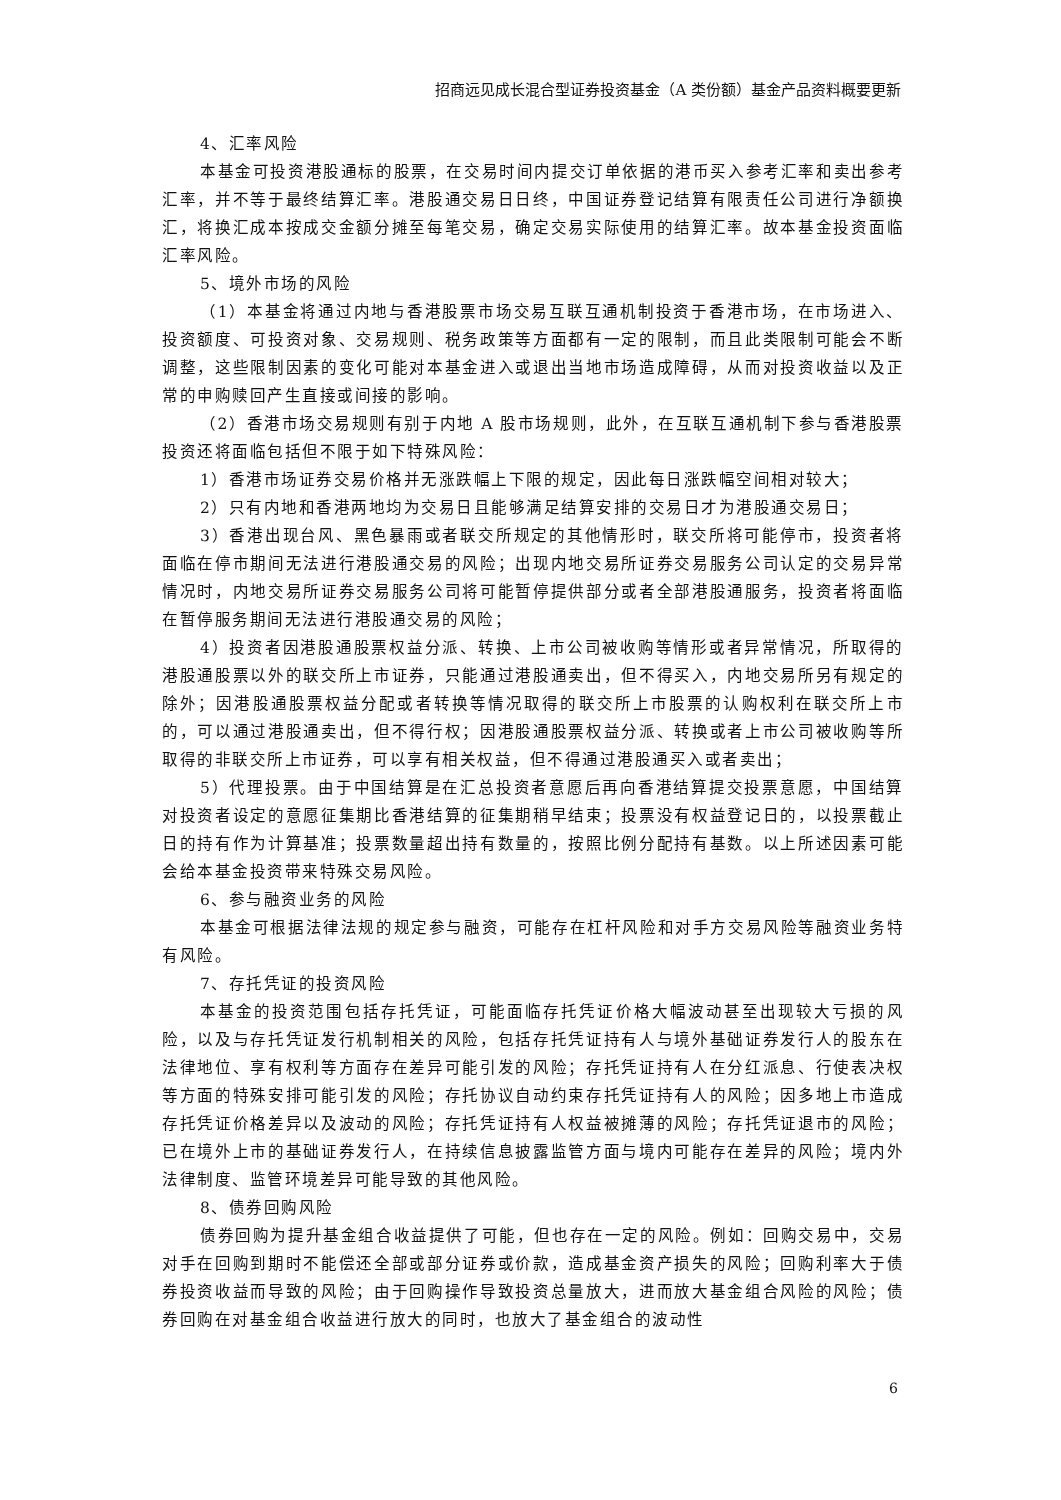招商远见成长混合型证券投资基金（A 类份额）基金产品资料概要更新
4、汇率风险
本基金可投资港股通标的股票，在交易时间内提交订单依据的港币买入参考汇率和卖出参考汇率，并不等于最终结算汇率。港股通交易日日终，中国证券登记结算有限责任公司进行净额换汇，将换汇成本按成交金额分摊至每笔交易，确定交易实际使用的结算汇率。故本基金投资面临汇率风险。
5、境外市场的风险
（1）本基金将通过内地与香港股票市场交易互联互通机制投资于香港市场，在市场进入、投资额度、可投资对象、交易规则、税务政策等方面都有一定的限制，而且此类限制可能会不断调整，这些限制因素的变化可能对本基金进入或退出当地市场造成障碍，从而对投资收益以及正常的申购赎回产生直接或间接的影响。
（2）香港市场交易规则有别于内地 A 股市场规则，此外，在互联互通机制下参与香港股票投资还将面临包括但不限于如下特殊风险：
1）香港市场证券交易价格并无涨跌幅上下限的规定，因此每日涨跌幅空间相对较大；
2）只有内地和香港两地均为交易日且能够满足结算安排的交易日才为港股通交易日；
3）香港出现台风、黑色暴雨或者联交所规定的其他情形时，联交所将可能停市，投资者将面临在停市期间无法进行港股通交易的风险；出现内地交易所证券交易服务公司认定的交易异常情况时，内地交易所证券交易服务公司将可能暂停提供部分或者全部港股通服务，投资者将面临在暂停服务期间无法进行港股通交易的风险；
4）投资者因港股通股票权益分派、转换、上市公司被收购等情形或者异常情况，所取得的港股通股票以外的联交所上市证券，只能通过港股通卖出，但不得买入，内地交易所另有规定的除外；因港股通股票权益分配或者转换等情况取得的联交所上市股票的认购权利在联交所上市的，可以通过港股通卖出，但不得行权；因港股通股票权益分派、转换或者上市公司被收购等所取得的非联交所上市证券，可以享有相关权益，但不得通过港股通买入或者卖出；
5）代理投票。由于中国结算是在汇总投资者意愿后再向香港结算提交投票意愿，中国结算对投资者设定的意愿征集期比香港结算的征集期稍早结束；投票没有权益登记日的，以投票截止日的持有作为计算基准；投票数量超出持有数量的，按照比例分配持有基数。以上所述因素可能会给本基金投资带来特殊交易风险。
6、参与融资业务的风险
本基金可根据法律法规的规定参与融资，可能存在杠杆风险和对手方交易风险等融资业务特有风险。
7、存托凭证的投资风险
本基金的投资范围包括存托凭证，可能面临存托凭证价格大幅波动甚至出现较大亏损的风险，以及与存托凭证发行机制相关的风险，包括存托凭证持有人与境外基础证券发行人的股东在法律地位、享有权利等方面存在差异可能引发的风险；存托凭证持有人在分红派息、行使表决权等方面的特殊安排可能引发的风险；存托协议自动约束存托凭证持有人的风险；因多地上市造成存托凭证价格差异以及波动的风险；存托凭证持有人权益被摊薄的风险；存托凭证退市的风险；已在境外上市的基础证券发行人，在持续信息披露监管方面与境内可能存在差异的风险；境内外法律制度、监管环境差异可能导致的其他风险。
8、债券回购风险
债券回购为提升基金组合收益提供了可能，但也存在一定的风险。例如：回购交易中，交易对手在回购到期时不能偿还全部或部分证券或价款，造成基金资产损失的风险；回购利率大于债券投资收益而导致的风险；由于回购操作导致投资总量放大，进而放大基金组合风险的风险；债券回购在对基金组合收益进行放大的同时，也放大了基金组合的波动性
6